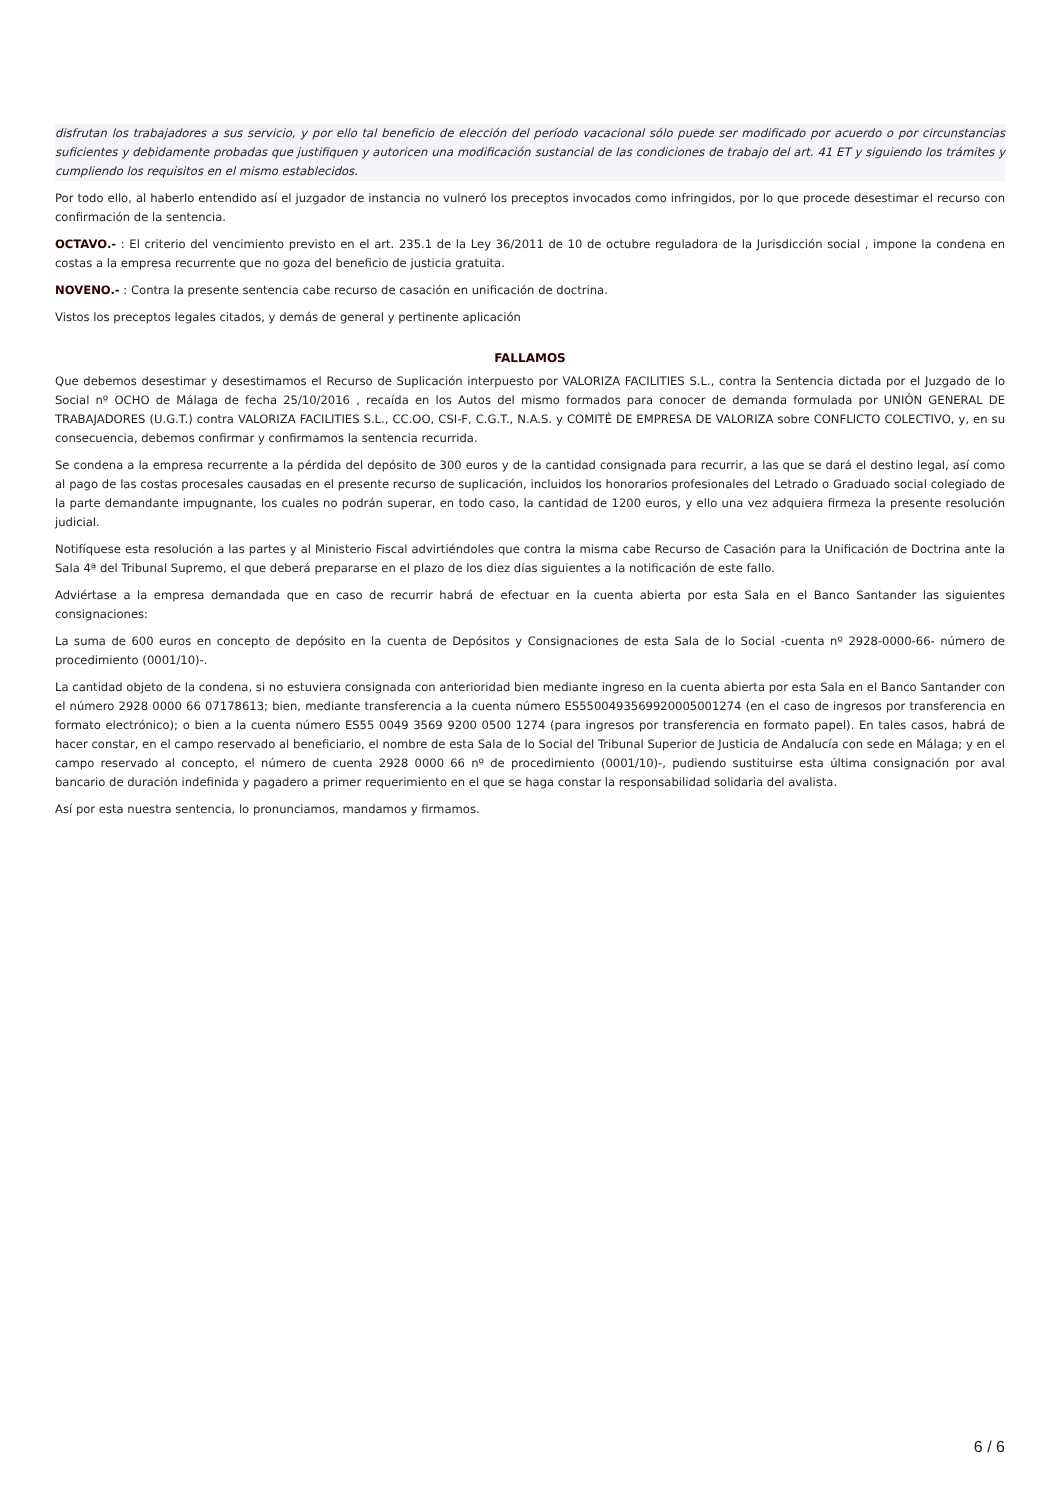disfrutan los trabajadores a sus servicio, y por ello tal beneficio de elección del período vacacional sólo puede ser modificado por acuerdo o por circunstancias suficientes y debidamente probadas que justifiquen y autoricen una modificación sustancial de las condiciones de trabajo del art. 41 ET y siguiendo los trámites y cumpliendo los requisitos en el mismo establecidos.
Por todo ello, al haberlo entendido así el juzgador de instancia no vulneró los preceptos invocados como infringidos, por lo que procede desestimar el recurso con confirmación de la sentencia.
OCTAVO.- : El criterio del vencimiento previsto en el art. 235.1 de la Ley 36/2011 de 10 de octubre reguladora de la Jurisdicción social , impone la condena en costas a la empresa recurrente que no goza del beneficio de justicia gratuita.
NOVENO.- : Contra la presente sentencia cabe recurso de casación en unificación de doctrina.
Vistos los preceptos legales citados, y demás de general y pertinente aplicación
FALLAMOS
Que debemos desestimar y desestimamos el Recurso de Suplicación interpuesto por VALORIZA FACILITIES S.L., contra la Sentencia dictada por el Juzgado de lo Social nº OCHO de Málaga de fecha 25/10/2016 , recaída en los Autos del mismo formados para conocer de demanda formulada por UNIÓN GENERAL DE TRABAJADORES (U.G.T.) contra VALORIZA FACILITIES S.L., CC.OO, CSI-F, C.G.T., N.A.S. y COMITÉ DE EMPRESA DE VALORIZA sobre CONFLICTO COLECTIVO, y, en su consecuencia, debemos confirmar y confirmamos la sentencia recurrida.
Se condena a la empresa recurrente a la pérdida del depósito de 300 euros y de la cantidad consignada para recurrir, a las que se dará el destino legal, así como al pago de las costas procesales causadas en el presente recurso de suplicación, incluidos los honorarios profesionales del Letrado o Graduado social colegiado de la parte demandante impugnante, los cuales no podrán superar, en todo caso, la cantidad de 1200 euros, y ello una vez adquiera firmeza la presente resolución judicial.
Notifíquese esta resolución a las partes y al Ministerio Fiscal advirtiéndoles que contra la misma cabe Recurso de Casación para la Unificación de Doctrina ante la Sala 4ª del Tribunal Supremo, el que deberá prepararse en el plazo de los diez días siguientes a la notificación de este fallo.
Adviértase a la empresa demandada que en caso de recurrir habrá de efectuar en la cuenta abierta por esta Sala en el Banco Santander las siguientes consignaciones:
La suma de 600 euros en concepto de depósito en la cuenta de Depósitos y Consignaciones de esta Sala de lo Social -cuenta nº 2928-0000-66- número de procedimiento (0001/10)-.
La cantidad objeto de la condena, si no estuviera consignada con anterioridad bien mediante ingreso en la cuenta abierta por esta Sala en el Banco Santander con el número 2928 0000 66 07178613; bien, mediante transferencia a la cuenta número ES5500493569920005001274 (en el caso de ingresos por transferencia en formato electrónico); o bien a la cuenta número ES55 0049 3569 9200 0500 1274 (para ingresos por transferencia en formato papel). En tales casos, habrá de hacer constar, en el campo reservado al beneficiario, el nombre de esta Sala de lo Social del Tribunal Superior de Justicia de Andalucía con sede en Málaga; y en el campo reservado al concepto, el número de cuenta 2928 0000 66 nº de procedimiento (0001/10)-, pudiendo sustituirse esta última consignación por aval bancario de duración indefinida y pagadero a primer requerimiento en el que se haga constar la responsabilidad solidaria del avalista.
Así por esta nuestra sentencia, lo pronunciamos, mandamos y firmamos.
6 / 6